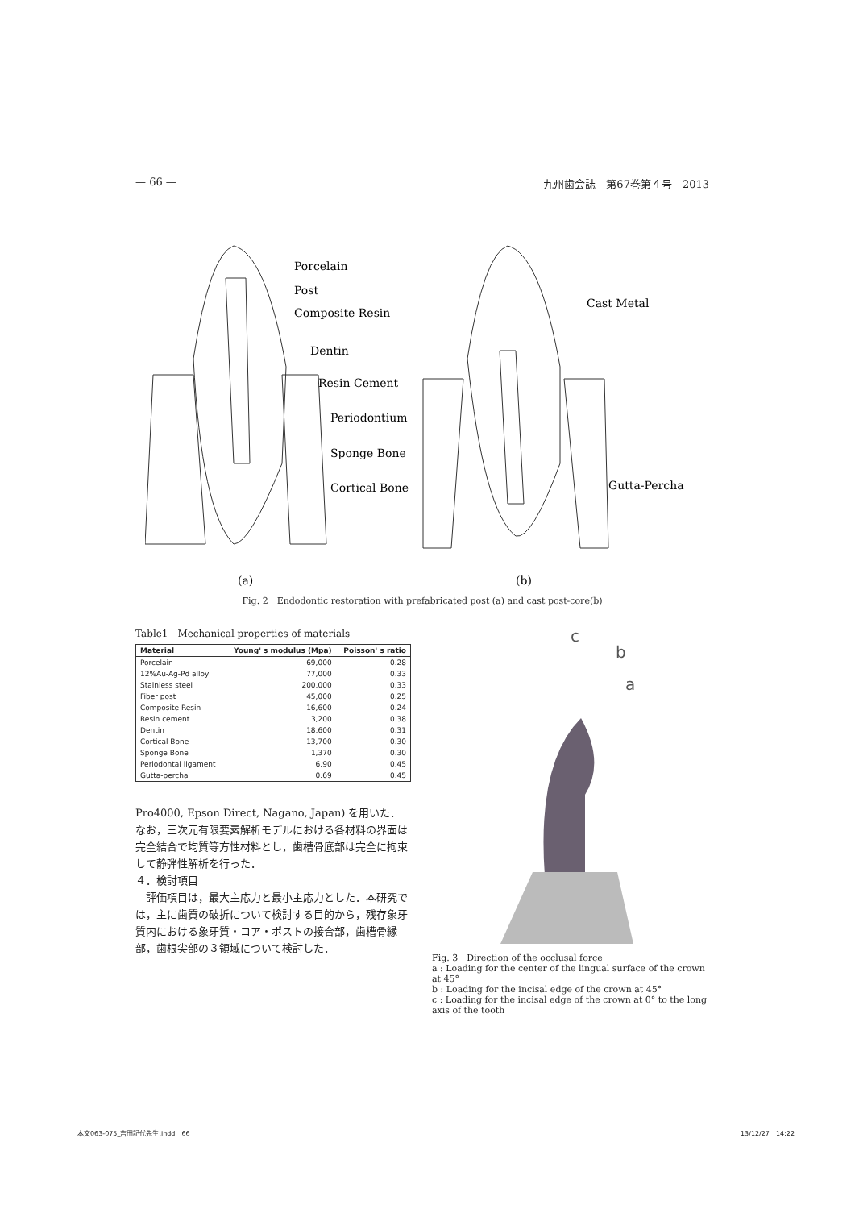— 66 — 九州歯会誌　第67巻第４号　2013
Porcelain
Post
Composite Resin
Dentin
Resin Cement
Periodontium
Sponge Bone
Cortical Bone
Cast Metal
Gutta-Percha
(a)
(b)
Fig. 2　Endodontic restoration with prefabricated post (a) and cast post-core(b)
Table1　Mechanical properties of materials
| Material | Young' s modulus (Mpa) | Poisson' s ratio |
| --- | --- | --- |
| Porcelain | 69,000 | 0.28 |
| 12%Au-Ag-Pd alloy | 77,000 | 0.33 |
| Stainless steel | 200,000 | 0.33 |
| Fiber post | 45,000 | 0.25 |
| Composite Resin | 16,600 | 0.24 |
| Resin cement | 3,200 | 0.38 |
| Dentin | 18,600 | 0.31 |
| Cortical Bone | 13,700 | 0.30 |
| Sponge Bone | 1,370 | 0.30 |
| Periodontal ligament | 6.90 | 0.45 |
| Gutta-percha | 0.69 | 0.45 |
Pro4000, Epson Direct, Nagano, Japan) を用いた．なお，三次元有限要素解析モデルにおける各材料の界面は完全結合で均質等方性材料とし，歯槽骨底部は完全に拘束して静弾性解析を行った．
４．検討項目
　評価項目は，最大主応力と最小主応力とした．本研究では，主に歯質の破折について検討する目的から，残存象牙質内における象牙質・コア・ポストの接合部，歯槽骨縁部，歯根尖部の３領域について検討した．
c
b
a
Fig. 3　Direction of the occlusal force
a : Loading for the center of the lingual surface of the crown at 45°
b : Loading for the incisal edge of the crown at 45°
c : Loading for the incisal edge of the crown at 0° to the long axis of the tooth
本文063-075_吉田記代先生.indd　66 13/12/27　14:22